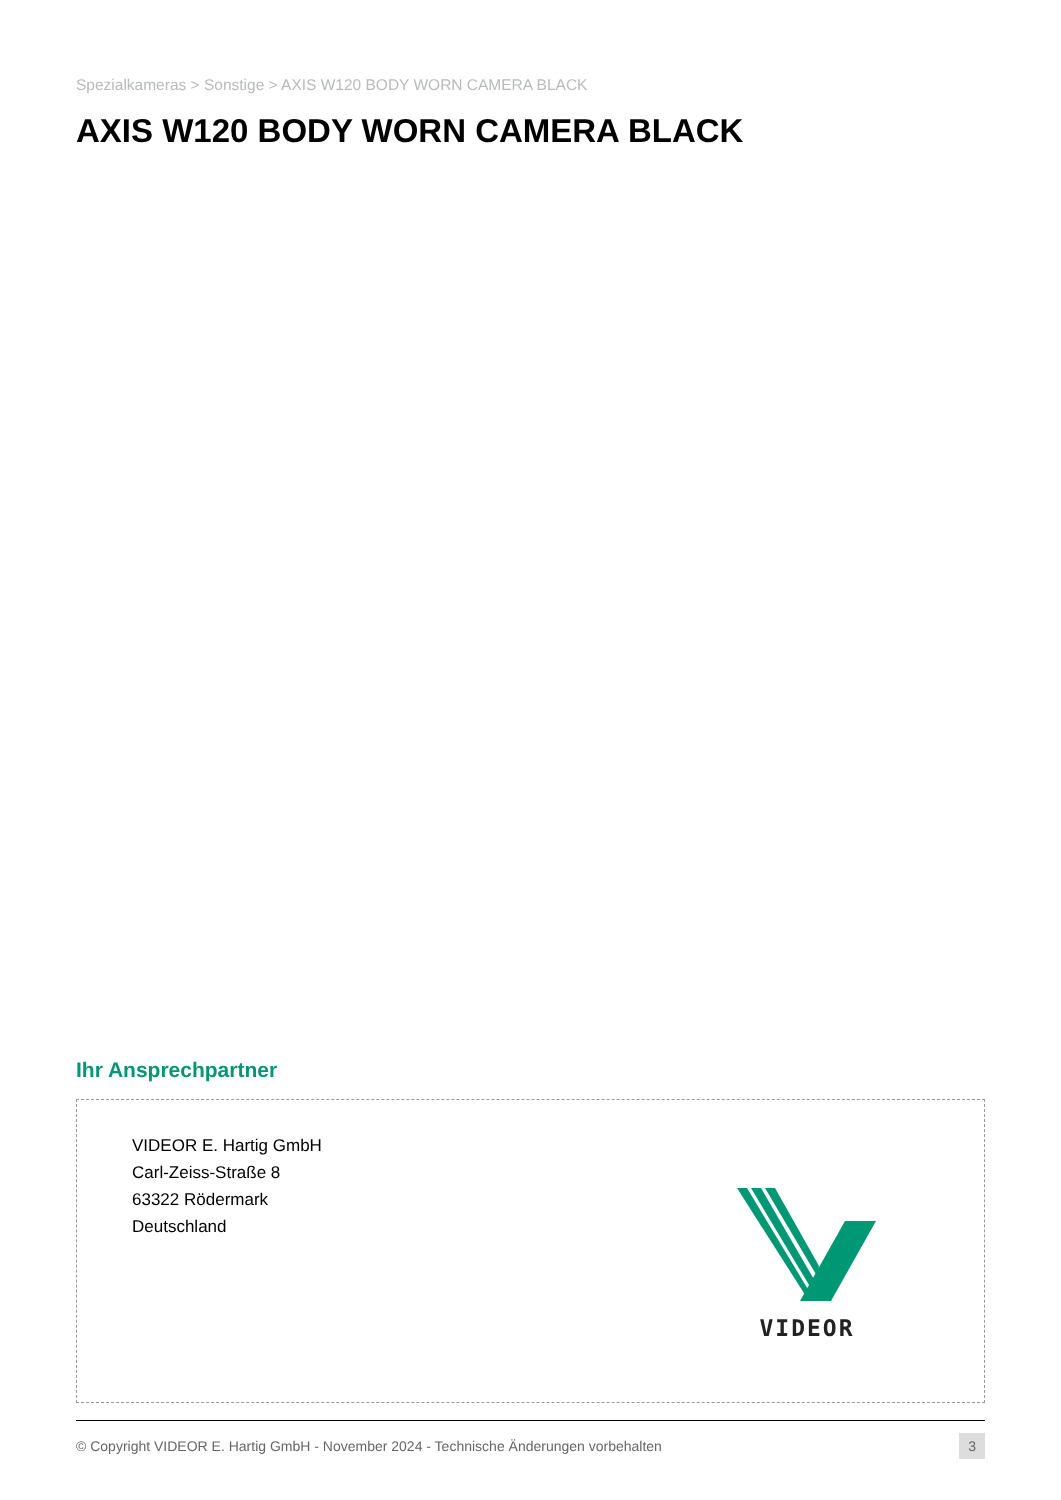Spezialkameras > Sonstige > AXIS W120 BODY WORN CAMERA BLACK
AXIS W120 BODY WORN CAMERA BLACK
Ihr Ansprechpartner
VIDEOR E. Hartig GmbH
Carl-Zeiss-Straße 8
63322 Rödermark
Deutschland
VIDEOR
© Copyright VIDEOR E. Hartig GmbH - November 2024 - Technische Änderungen vorbehalten 3